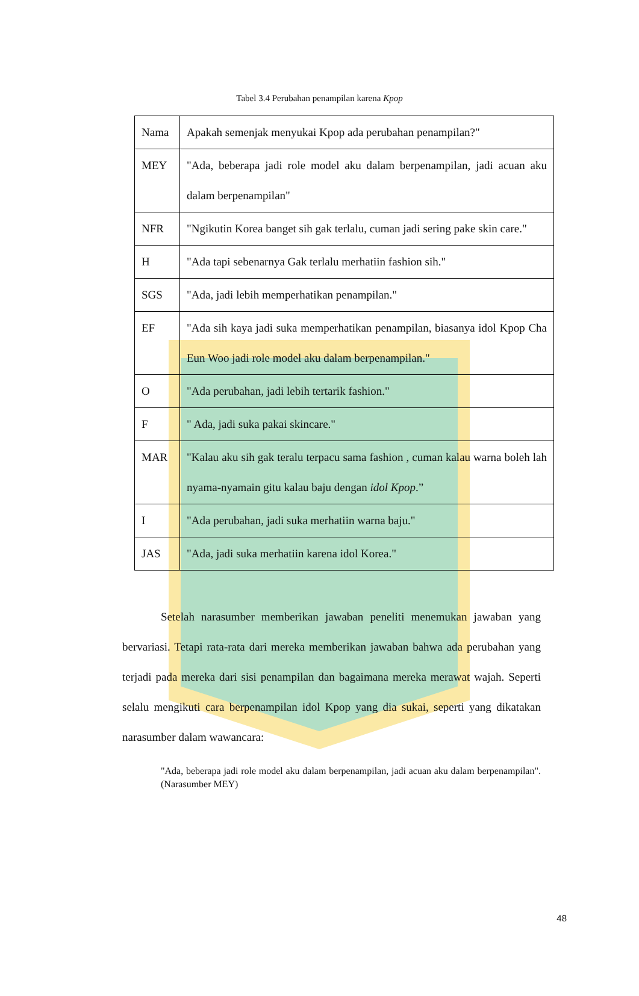Tabel 3.4 Perubahan penampilan karena Kpop
| Nama | Apakah semenjak menyukai Kpop ada perubahan penampilan?" |
| MEY | "Ada, beberapa jadi role model aku dalam berpenampilan, jadi acuan aku dalam berpenampilan" |
| NFR | "Ngikutin Korea banget sih gak terlalu, cuman jadi sering pake skin care." |
| H | "Ada tapi sebenarnya Gak terlalu merhatiin fashion sih." |
| SGS | "Ada, jadi lebih memperhatikan penampilan." |
| EF | "Ada sih kaya jadi suka memperhatikan penampilan, biasanya idol Kpop Cha Eun Woo jadi role model aku dalam berpenampilan." |
| O | "Ada perubahan, jadi lebih tertarik fashion." |
| F | " Ada, jadi suka pakai skincare." |
| MAR | "Kalau aku sih gak teralu terpacu sama fashion , cuman kalau warna boleh lah nyama-nyamain gitu kalau baju dengan idol Kpop .” |
| I | "Ada perubahan, jadi suka merhatiin warna baju." |
| JAS | "Ada, jadi suka merhatiin karena idol Korea." |
Setelah narasumber memberikan jawaban peneliti menemukan jawaban yang bervariasi. Tetapi rata-rata dari mereka memberikan jawaban bahwa ada perubahan yang terjadi pada mereka dari sisi penampilan dan bagaimana mereka merawat wajah. Seperti selalu mengikuti cara berpenampilan idol Kpop yang dia sukai, seperti yang dikatakan narasumber dalam wawancara:
"Ada, beberapa jadi role model aku dalam berpenampilan, jadi acuan aku dalam berpenampilan". (Narasumber MEY)
48